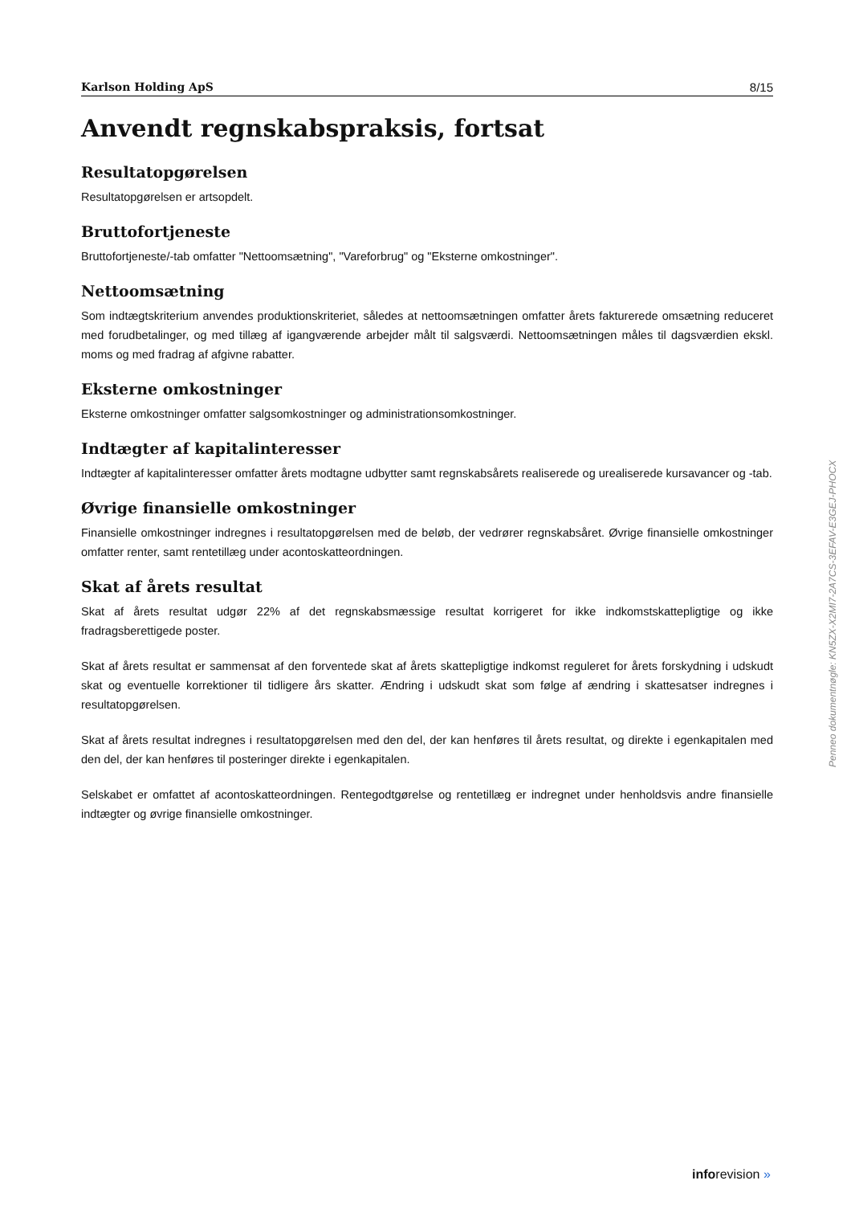Karlson Holding ApS 8/15
Anvendt regnskabspraksis, fortsat
Resultatopgørelsen
Resultatopgørelsen er artsopdelt.
Bruttofortjeneste
Bruttofortjeneste/-tab omfatter "Nettoomsætning", "Vareforbrug" og "Eksterne omkostninger".
Nettoomsætning
Som indtægtskriterium anvendes produktionskriteriet, således at nettoomsætningen omfatter årets fakturerede omsætning reduceret med forudbetalinger, og med tillæg af igangværende arbejder målt til salgsværdi. Nettoomsætningen måles til dagsværdien ekskl. moms og med fradrag af afgivne rabatter.
Eksterne omkostninger
Eksterne omkostninger omfatter salgsomkostninger og administrationsomkostninger.
Indtægter af kapitalinteresser
Indtægter af kapitalinteresser omfatter årets modtagne udbytter samt regnskabsårets realiserede og urealiserede kursavancer og -tab.
Øvrige finansielle omkostninger
Finansielle omkostninger indregnes i resultatopgørelsen med de beløb, der vedrører regnskabsåret. Øvrige finansielle omkostninger omfatter renter, samt rentetillæg under acontoskatteordningen.
Skat af årets resultat
Skat af årets resultat udgør 22% af det regnskabsmæssige resultat korrigeret for ikke indkomstskattepligtige og ikke fradragsberettigede poster.
Skat af årets resultat er sammensat af den forventede skat af årets skattepligtige indkomst reguleret for årets forskydning i udskudt skat og eventuelle korrektioner til tidligere års skatter. Ændring i udskudt skat som følge af ændring i skattesatser indregnes i resultatopgørelsen.
Skat af årets resultat indregnes i resultatopgørelsen med den del, der kan henføres til årets resultat, og direkte i egenkapitalen med den del, der kan henføres til posteringer direkte i egenkapitalen.
Selskabet er omfattet af acontoskatteordningen. Rentegodtgørelse og rentetillæg er indregnet under henholdsvis andre finansielle indtægter og øvrige finansielle omkostninger.
Penneo dokumentnøgle: KN5ZX-X2MI7-2A7CS-3EFAV-E3GEJ-PHOCX
inforevision »